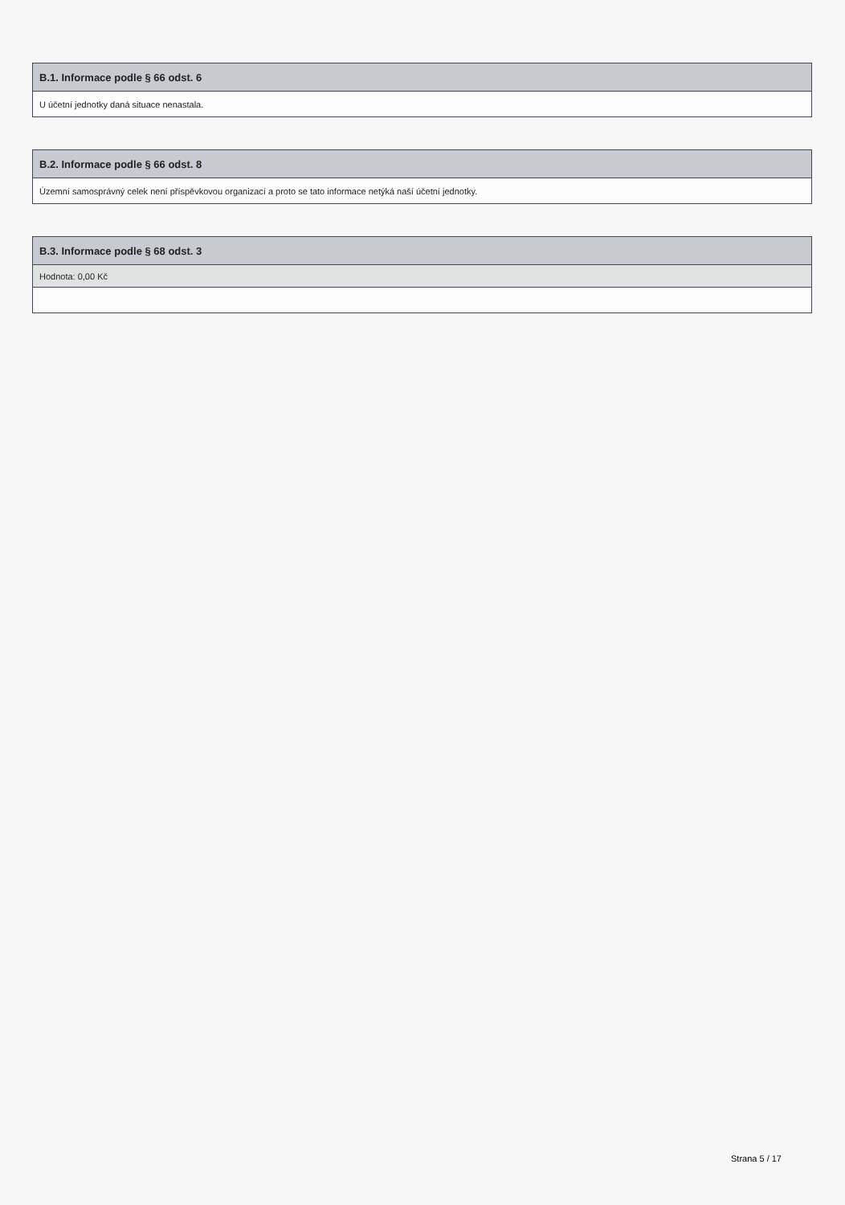| B.1. Informace podle § 66 odst. 6 |
| --- |
| U účetní jednotky daná situace nenastala. |
| B.2. Informace podle § 66 odst. 8 |
| --- |
| Územní samosprávný celek není příspěvkovou organizací a proto se tato informace netýká naší účetní jednotky. |
| B.3. Informace podle § 68 odst. 3 |
| --- |
| Hodnota: 0,00 Kč |
Strana 5 / 17